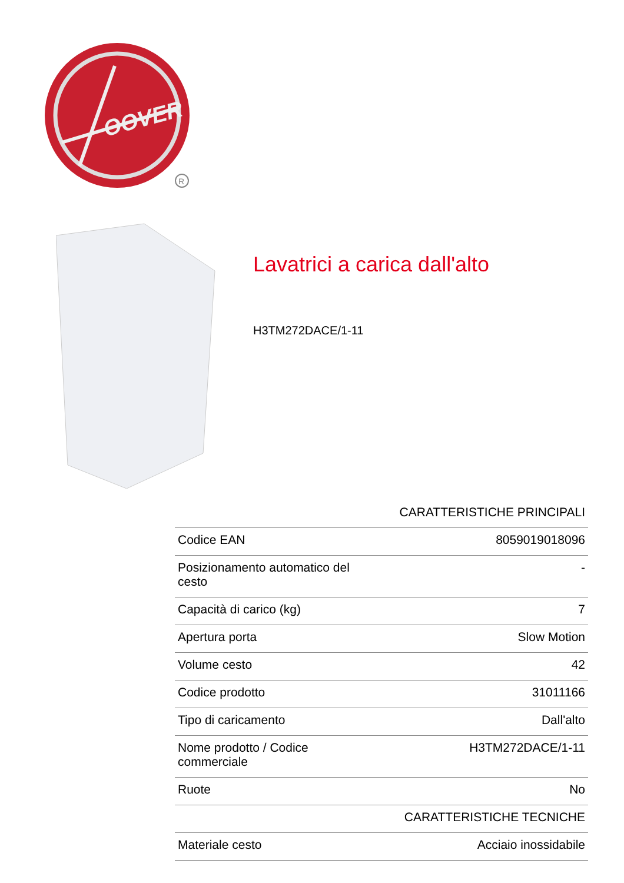OOVER
R
Lavatrici a carica dall'alto
H3TM272DACE/1-11
| CARATTERISTICHE PRINCIPALI | |
| --- | --- |
| Codice EAN | 8059019018096 |
| Posizionamento automatico del cesto | - |
| Capacità di carico (kg) | 7 |
| Apertura porta | Slow Motion |
| Volume cesto | 42 |
| Codice prodotto | 31011166 |
| Tipo di caricamento | Dall'alto |
| Nome prodotto / Codice commerciale | H3TM272DACE/1-11 |
| Ruote | No |
| CARATTERISTICHE TECNICHE | |
| Materiale cesto | Acciaio inossidabile |